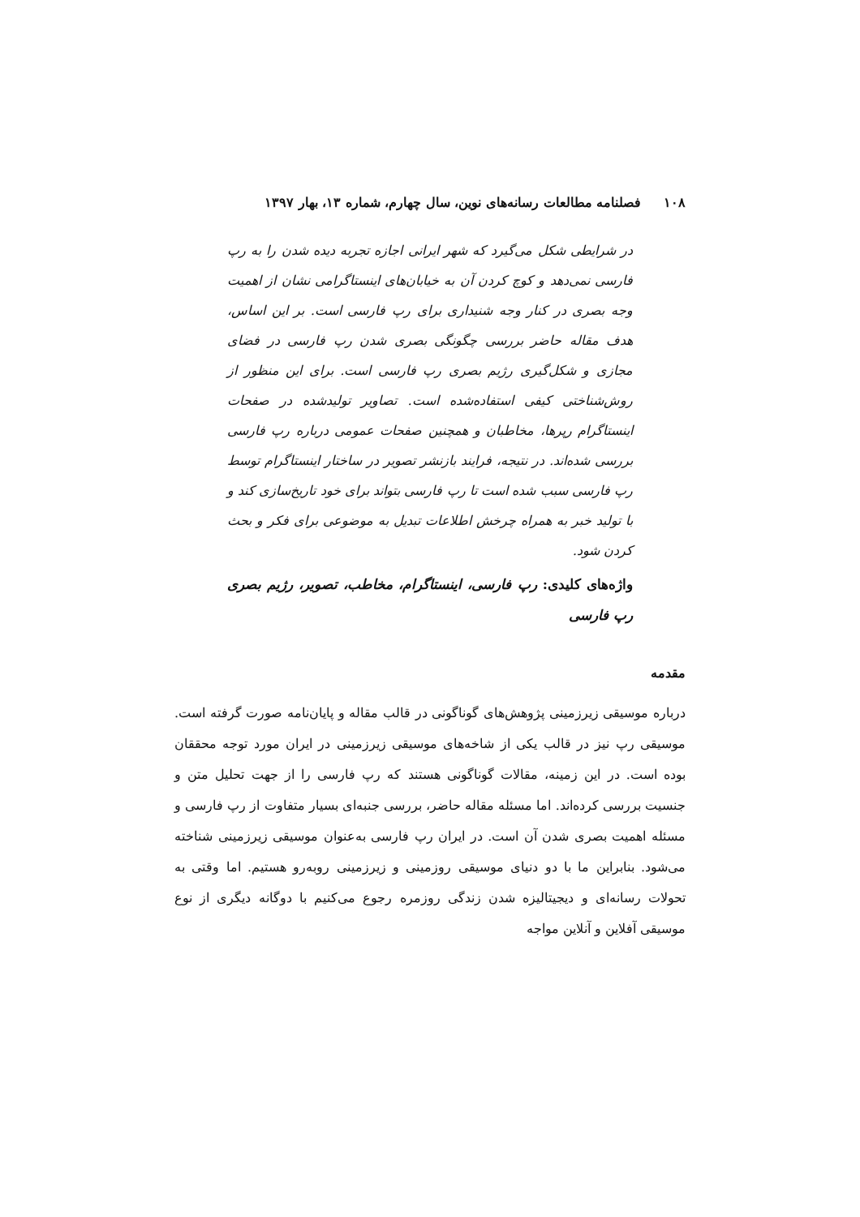۱۰۸ فصلنامه مطالعات رسانه‌های نوین، سال چهارم، شماره ۱۳، بهار ۱۳۹۷
در شرایطی شکل می‌گیرد که شهر ایرانی اجازه تجربه دیده شدن را به رپ فارسی نمی‌دهد و کوچ کردن آن به خیابان‌های اینستاگرامی نشان از اهمیت وجه بصری در کنار وجه شنیداری برای رپ فارسی است. بر این اساس، هدف مقاله حاضر بررسی چگونگی بصری شدن رپ فارسی در فضای مجازی و شکل‌گیری رژیم بصری رپ فارسی است. برای این منظور از روش‌شناختی کیفی استفاده‌شده است. تصاویر تولیدشده در صفحات اینستاگرام رپرها، مخاطبان و همچنین صفحات عمومی درباره رپ فارسی بررسی شده‌اند. در نتیجه، فرایند بازنشر تصویر در ساختار اینستاگرام توسط رپ فارسی سبب شده است تا رپ فارسی بتواند برای خود تاریخ‌سازی کند و با تولید خبر به همراه چرخش اطلاعات تبدیل به موضوعی برای فکر و بحث کردن شود.
واژه‌های کلیدی: رپ فارسی، اینستاگرام، مخاطب، تصویر، رژیم بصری رپ فارسی
مقدمه
درباره موسیقی زیرزمینی پژوهش‌های گوناگونی در قالب مقاله و پایان‌نامه صورت گرفته است. موسیقی رپ نیز در قالب یکی از شاخه‌های موسیقی زیرزمینی در ایران مورد توجه محققان بوده است. در این زمینه، مقالات گوناگونی هستند که رپ فارسی را از جهت تحلیل متن و جنسیت بررسی کرده‌اند. اما مسئله مقاله حاضر، بررسی جنبه‌ای بسیار متفاوت از رپ فارسی و مسئله اهمیت بصری شدن آن است. در ایران رپ فارسی به‌عنوان موسیقی زیرزمینی شناخته می‌شود. بنابراین ما با دو دنیای موسیقی روزمینی و زیرزمینی روبه‌رو هستیم. اما وقتی به تحولات رسانه‌ای و دیجیتالیزه شدن زندگی روزمره رجوع می‌کنیم با دوگانه دیگری از نوع موسیقی آفلاین و آنلاین مواجه